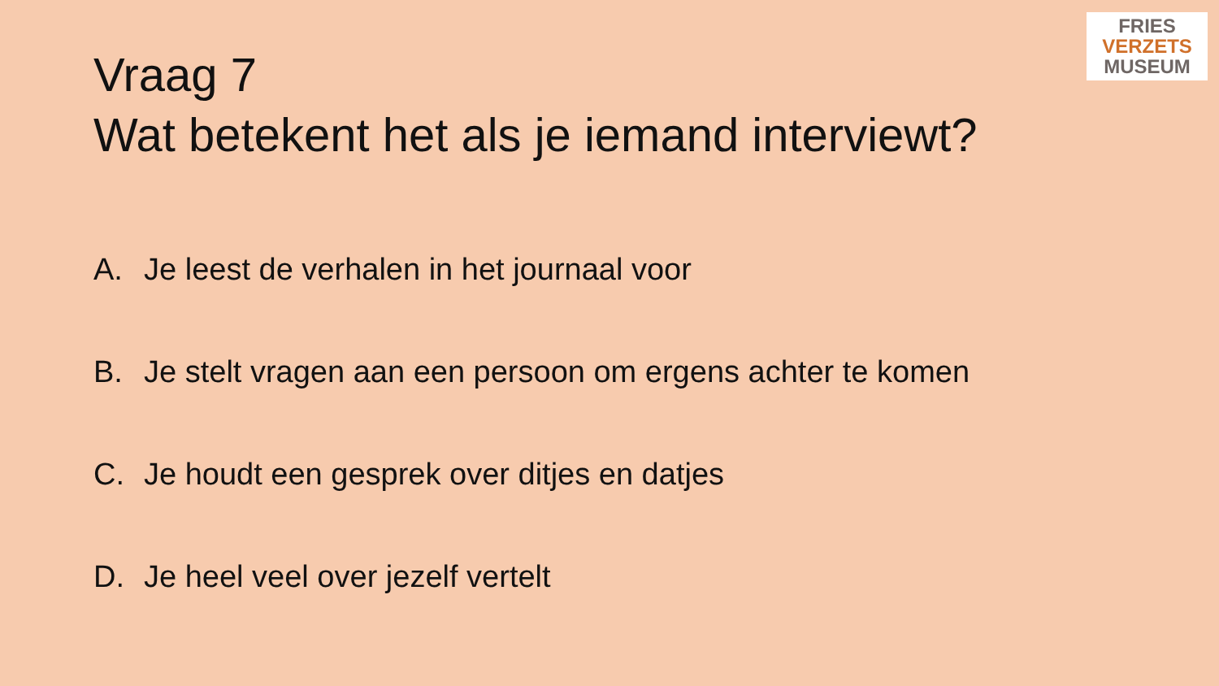FRIES
VERZETS
MUSEUM
Vraag 7
Wat betekent het als je iemand interviewt?
A. Je leest de verhalen in het journaal voor
B. Je stelt vragen aan een persoon om ergens achter te komen
C. Je houdt een gesprek over ditjes en datjes
D. Je heel veel over jezelf vertelt